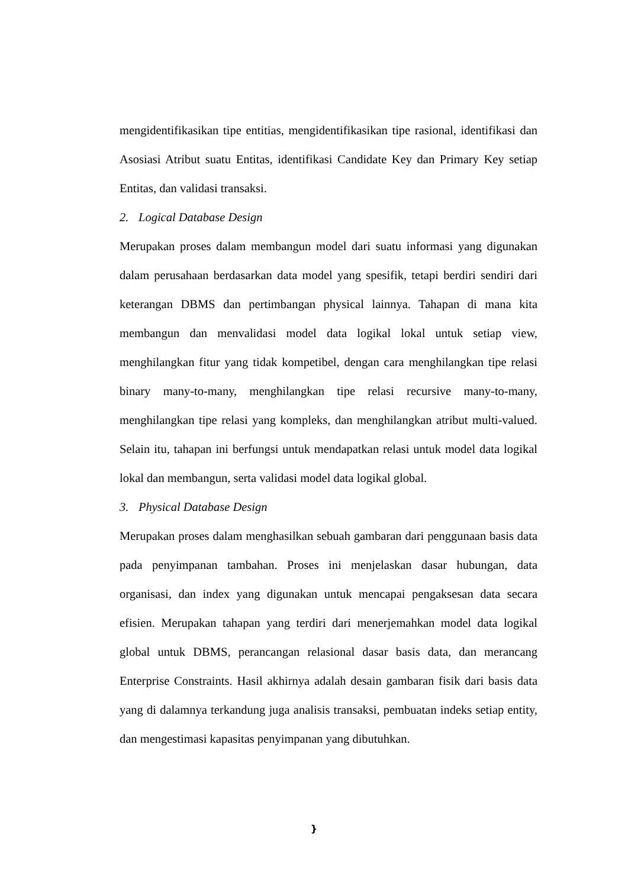mengidentifikasikan tipe entitias, mengidentifikasikan tipe rasional, identifikasi dan Asosiasi Atribut suatu Entitas, identifikasi Candidate Key dan Primary Key setiap Entitas, dan validasi transaksi.
2. Logical Database Design
Merupakan proses dalam membangun model dari suatu informasi yang digunakan dalam perusahaan berdasarkan data model yang spesifik, tetapi berdiri sendiri dari keterangan DBMS dan pertimbangan physical lainnya. Tahapan di mana kita membangun dan menvalidasi model data logikal lokal untuk setiap view, menghilangkan fitur yang tidak kompetibel, dengan cara menghilangkan tipe relasi binary many-to-many, menghilangkan tipe relasi recursive many-to-many, menghilangkan tipe relasi yang kompleks, dan menghilangkan atribut multi-valued. Selain itu, tahapan ini berfungsi untuk mendapatkan relasi untuk model data logikal lokal dan membangun, serta validasi model data logikal global.
3. Physical Database Design
Merupakan proses dalam menghasilkan sebuah gambaran dari penggunaan basis data pada penyimpanan tambahan. Proses ini menjelaskan dasar hubungan, data organisasi, dan index yang digunakan untuk mencapai pengaksesan data secara efisien. Merupakan tahapan yang terdiri dari menerjemahkan model data logikal global untuk DBMS, perancangan relasional dasar basis data, dan merancang Enterprise Constraints. Hasil akhirnya adalah desain gambaran fisik dari basis data yang di dalamnya terkandung juga analisis transaksi, pembuatan indeks setiap entity, dan mengestimasi kapasitas penyimpanan yang dibutuhkan.
}